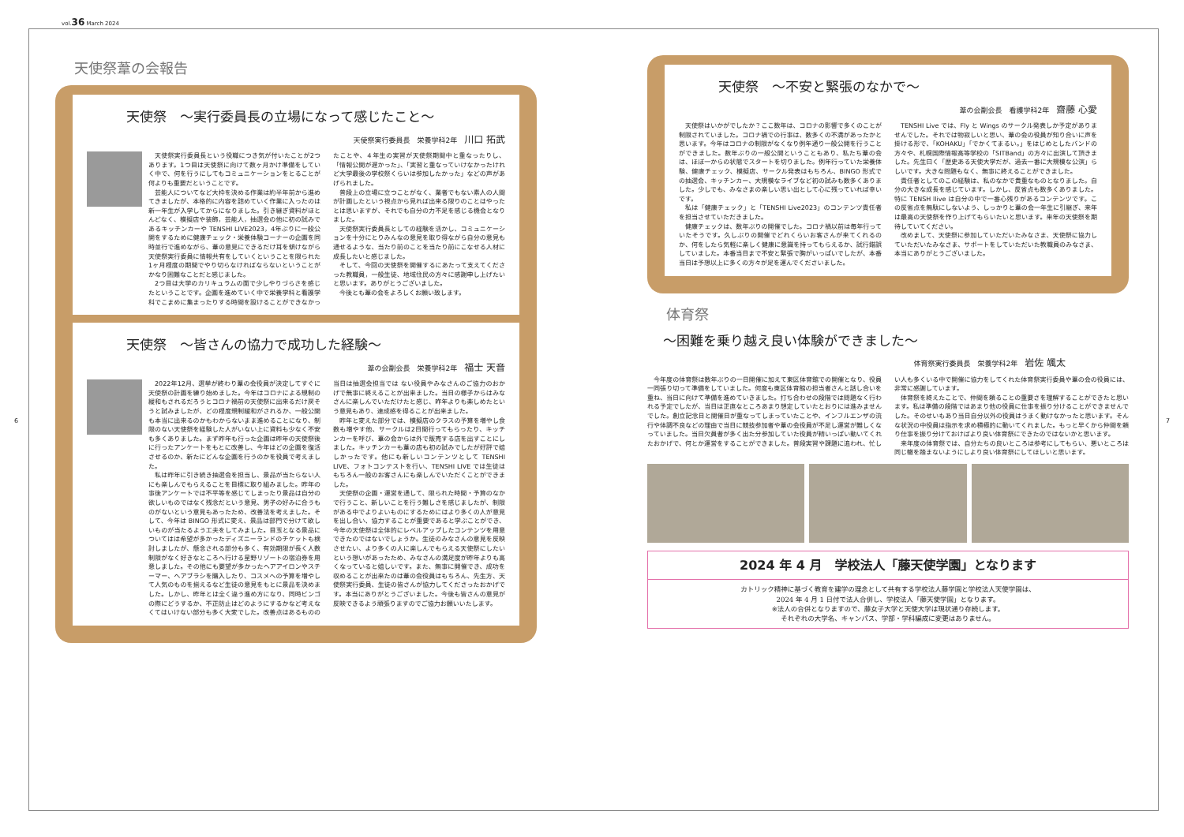vol.36 March 2024
天使祭葦の会報告
天使祭　～実行委員長の立場になって感じたこと～
天使祭実行委員長　栄養学科2年　川口 拓武
天使祭実行委員長という役職につき気が付いたことが2つあります。1つ目は天使祭に向けて数ヶ月かけ準備をしていく中で、何を行うにしてもコミュニケーションをとることが何よりも重要だということです。
芸能人についてなど大枠を決める作業は約半年前から進めてきましたが、本格的に内容を詰めていく作業に入ったのは新一年生が入学してからになりました。引き継ぎ資料がほとんどなく、模擬店や装飾，芸能人，抽選会の他に初の試みであるキッチンカーや TENSHI LIVE2023，4年ぶりに一般公開をするために健康チェック・栄養体験コーナーの企画を同時並行で進めながら、葦の意見にできるだけ耳を傾けながら天使祭実行委員に情報共有をしていくということを限られた1ヶ月程度の期間でやり切らなければならないということがかなり困難なことだと感じました。
2つ目は大学のカリキュラムの面で少しやりづらさを感じたということです。企画を進めていく中で栄養学科と看護学科でこまめに集まったりする時間を設けることができなかったことや、４年生の実習が天使祭期間中と重なったりし、「情報公開が遅かった」、「実習と重なっていけなかったけれど大学最後の学校祭くらいは参加したかった」などの声があげられました。
普段上の立場に立つことがなく、業者でもない素人の人間が計画したという視点から見れば出来る限りのことはやったとは思いますが、それでも自分の力不足を感じる機会となりました。
天使祭実行委員長としての経験を活かし、コミュニケーションを十分にとりみんなの意見を取り得ながら自分の意見も通せるような、当たり前のことを当たり前にこなせる人材に成長したいと感じました。
そして、今回の天使祭を開催するにあたって支えてくださった教職員，一般生徒、地域住民の方々に感謝申し上げたいと思います。ありがとうございました。
今後とも葦の会をよろしくお願い致します。
天使祭　～皆さんの協力で成功した経験～
葦の会副会長　栄養学科2年　福士 天音
2022年12月、選挙が終わり葦の会役員が決定してすぐに天使祭の計画を練り始めました。今年はコロナによる規制の緩和もされるだろうとコロナ禍前の天使祭に出来るだけ戻そうと試みましたが、どの程度規制緩和がされるか、一般公開も本当に出来るのかもわからないまま進めることになり、制限のない天使祭を経験した人がいない上に資料も少なく不安も多くありました。まず昨年も行った企画は昨年の天使祭後に行ったアンケートをもとに改善し、今年はどの企画を復活させるのか、新たにどんな企画を行うのかを役員で考えました。
私は昨年に引き続き抽選会を担当し、景品が当たらない人にも楽しんでもらえることを目標に取り組みました。昨年の事後アンケートでは不平等を感じてしまったり景品は自分の欲しいものではなく残念だという意見、男子の好みに合うものがないという意見もあったため、改善法を考えました。そして、今年は BINGO 形式に変え、景品は部門で分けて欲しいものが当たるよう工夫をしてみました。目玉となる景品についてはは希望が多かったディズニーランドのチケットも検討しましたが、懸念される部分も多く、有効期限が長く人数制限がなく好きなところへ行ける星野リゾートの宿泊券を用意しました。その他にも要望が多かったヘアアイロンやスチーマー、ヘアブラシを購入したり、コスメへの予算を増やして人気のものを揃えるなど生徒の意見をもとに景品を決めました。しかし、昨年とは全く違う進め方になり、同時ビンゴの際にどうするか、不正防止はどのようにするかなど考えなくてはいけない部分も多く大変でした。改善点はあるものの当日は抽選会担当では ない役員やみなさんのご協力のおかげで無事に終えることが出来ました。当日の様子からはみなさんに楽しんでいただけたと感じ、昨年よりも楽しめたという意見もあり、達成感を得ることが出来ました。
昨年と変えた部分では、模擬店のクラスの予算を増やし食数も増やす他、サークルは2日間行ってもらったり、キッチンカーを呼び、葦の会からは外で販売する店を出すことにしました。キッチンカーも葦の店も初の試みでしたが好評で嬉しかったです。他にも新しいコンテンツとして TENSHI LIVE、フォトコンテストを行い、TENSHI LIVE では生徒はもちろん一般のお客さんにも楽しんでいただくことができました。
天使祭の企画・運営を通して、限られた時間・予算のなかで行うこと、新しいことを行う難しさを感じましたが、制限がある中でよりよいものにするためにはより多くの人が意見を出し合い、協力することが重要であると学ぶことができ、今年の天使祭は全体的にレベルアップしたコンテンツを用意できたのではないでしょうか。生徒のみなさんの意見を反映させたい、より多くの人に楽しんでもらえる天使祭にしたいという想いがあったため、みなさんの満足度が昨年よりも高くなっていると嬉しいです。また、無事に開催でき、成功を収めることが出来たのは葦の会役員はもちろん、先生方、天使祭実行委員、生徒の皆さんが協力してくださったおかげです。本当にありがとうございました。今後も皆さんの意見が反映できるよう頑張りますのでご協力お願いいたします。
天使祭　～不安と緊張のなかで～
葦の会副会長　看護学科2年　齋藤 心愛
天使祭はいかがでしたか？ここ数年は、コロナの影響で多くのことが制限されていました。コロナ禍での行事は、数多くの不満があったかと思います。今年はコロナの制限がなくなり例年通り一般公開を行うことができました。数年ぶりの一般公開ということもあり、私たち葦の会は、ほぼ一からの状態でスタートを切りました。例年行っていた栄養体験、健康チェック、模擬店、サークル発表はもちろん、BINGO 形式での抽選会、キッチンカー、大規模なライブなど初の試みも数多くありました。少しでも、みなさまの楽しい思い出として心に残っていれば幸いです。
私は「健康チェック」と「TENSHI Live2023」のコンテンツ責任者を担当させていただきました。
健康チェックは、数年ぶりの開催でした。コロナ禍以前は毎年行っていたそうです。久しぶりの開催でどれくらいお客さんが来てくれるのか、何をしたら気軽に楽しく健康に意識を持ってもらえるか、試行錯誤していました。本番当日まで不安と緊張で胸がいっぱいでしたが、本番当日は予想以上に多くの方々が足を運んでくださいました。
TENSHI Live では、Fly と Wings のサークル発表しか予定がありませんでした。それでは物寂しいと思い、葦の会の役員が知り合いに声を掛ける形で、「KOHAKU」「でかくてまるい。」をはじめとしたバンドの方々や、札幌国際情報高等学校の「SITBand」の方々に出演して頂きました。先生曰く「歴史ある天使大学だが、過去一番に大規模な公演」らしいです。大きな問題もなく、無事に終えることができました。
責任者としてのこの経験は、私のなかで貴重なものとなりました。自分の大きな成長を感じています。しかし、反省点も数多くありました。特に TENSH llive は自分の中で一番心残りがあるコンテンツです。この反省点を無駄にしないよう、しっかりと葦の会一年生に引継ぎ、来年は最高の天使祭を作り上げてもらいたいと思います。来年の天使祭を期待していてください。
改めまして、天使祭に参加していただいたみなさま、天使祭に協力していただいたみなさま、サポートをしていただいた教職員のみなさま、本当にありがとうございました。
体育祭
～困難を乗り越え良い体験ができました～
体育祭実行委員長　栄養学科2年　岩佐 颯太
今年度の体育祭は数年ぶりの一日開催に加えて東区体育館での開催となり、役員一同張り切って準備をしていました。何度も東区体育館の担当者さんと話し合いを重ね、当日に向けて準備を進めていきました。打ち合わせの段階では問題なく行われる予定でしたが、当日は正直なところあまり想定していたとおりには進みませんでした。創立記念日と開催日が重なってしまっていたことや、インフルエンザの流行や体調不良などの理由で当日に競技参加者や葦の会役員が不足し運営が難しくなっていました。当日欠員者が多く出た分参加していた役員が精いっぱい動いてくれたおかげで、何とか運営をすることができました。普段実習や課題に追われ、忙しい人も多くいる中で開催に協力をしてくれた体育祭実行委員や葦の会の役員には、非常に感謝しています。
体育祭を終えたことで、仲間を頼ることの重要さを理解することができたと思います。私は準備の段階ではあまり他の役員に仕事を振り分けることができませんでした。そのせいもあり当日自分以外の役員はうまく動けなかったと思います。そんな状況の中役員は指示を求め積極的に動いてくれました。もっと早くから仲間を頼り仕事を振り分けておけばより良い体育祭にできたのではないかと思います。
来年度の体育祭では、自分たちの良いところは参考にしてもらい、悪いところは同じ轍を踏まないようにしより良い体育祭にしてほしいと思います。
2024 年 4 月　学校法人「藤天使学園」となります
カトリック精神に基づく教育を建学の理念として共有する学校法人藤学園と学校法人天使学園は、
2024 年 4 月 1 日付で法人合併し、学校法人「藤天使学園」となります。
※法人の合併となりますので、藤女子大学と天使大学は現状通り存続します。
それぞれの大学名、キャンパス、学部・学科編成に変更はありません。
6 7